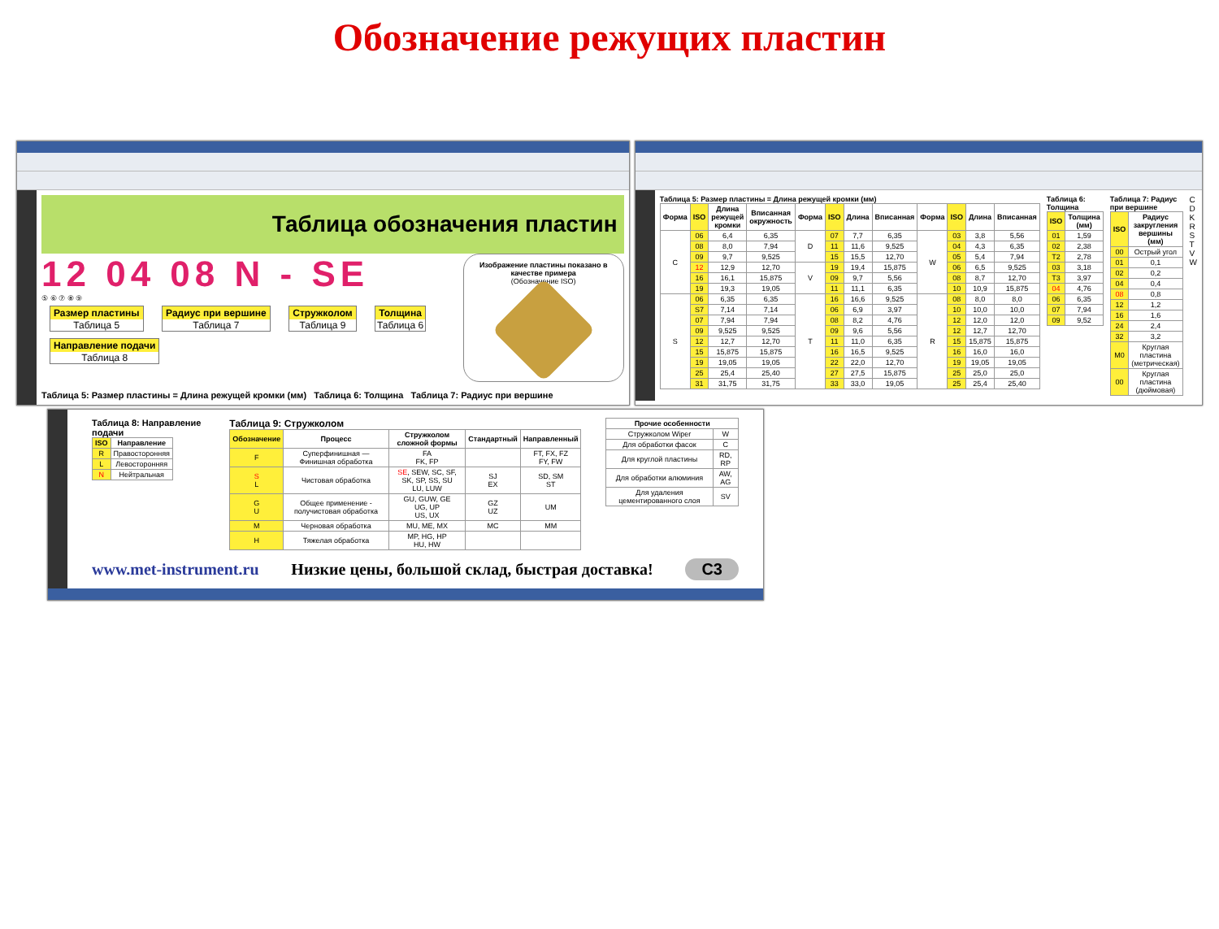Обозначение режущих пластин
Таблица обозначения пластин
12 04 08 N - SE
⑤ ⑥ ⑦ ⑧ ⑨
Размер пластины Таблица 5 Радиус при вершине Таблица 7 Стружколом Таблица 9 Толщина Таблица 6 Направление подачи Таблица 8
Изображение пластины показано в качестве примера
(Обозначение ISO)
Таблица 5: Размер пластины = Длина режущей кромки (мм) Таблица 6: Толщина Таблица 7: Радиус при вершине
Таблица 5: Размер пластины = Длина режущей кромки (мм)
| Форма | ISO | Длина режущей кромки | Вписанная окружность | Форма | ISO | Длина | Вписанная | Форма | ISO | Длина | Вписанная |
| --- | --- | --- | --- | --- | --- | --- | --- | --- | --- | --- | --- |
| C | 06 | 6,4 | 6,35 | D | 07 | 7,7 | 6,35 | W | 03 | 3,8 | 5,56 |
| | 08 | 8,0 | 7,94 | | 11 | 11,6 | 9,525 | | 04 | 4,3 | 6,35 |
| | 09 | 9,7 | 9,525 | | 15 | 15,5 | 12,70 | | 05 | 5,4 | 7,94 |
| | 12 | 12,9 | 12,70 | V | 19 | 19,4 | 15,875 | | 06 | 6,5 | 9,525 |
| | 16 | 16,1 | 15,875 | | 09 | 9,7 | 5,56 | | 08 | 8,7 | 12,70 |
| | 19 | 19,3 | 19,05 | | 11 | 11,1 | 6,35 | | 10 | 10,9 | 15,875 |
| S | 06 | 6,35 | 6,35 | T | 16 | 16,6 | 9,525 | R | 08 | 8,0 | 8,0 |
| | S7 | 7,14 | 7,14 | | 06 | 6,9 | 3,97 | | 10 | 10,0 | 10,0 |
| | 07 | 7,94 | 7,94 | | 08 | 8,2 | 4,76 | | 12 | 12,0 | 12,0 |
| | 09 | 9,525 | 9,525 | | 09 | 9,6 | 5,56 | | 12 | 12,7 | 12,70 |
| | 12 | 12,7 | 12,70 | | 11 | 11,0 | 6,35 | | 15 | 15,875 | 15,875 |
| | 15 | 15,875 | 15,875 | | 16 | 16,5 | 9,525 | | 16 | 16,0 | 16,0 |
| | 19 | 19,05 | 19,05 | | 22 | 22,0 | 12,70 | | 19 | 19,05 | 19,05 |
| | 25 | 25,4 | 25,40 | | 27 | 27,5 | 15,875 | | 25 | 25,0 | 25,0 |
| | 31 | 31,75 | 31,75 | | 33 | 33,0 | 19,05 | | 25 | 25,4 | 25,40 |
Таблица 6: Толщина
| ISO | Толщина (мм) |
| --- | --- |
| 01 | 1,59 |
| 02 | 2,38 |
| T2 | 2,78 |
| 03 | 3,18 |
| T3 | 3,97 |
| 04 | 4,76 |
| 06 | 6,35 |
| 07 | 7,94 |
| 09 | 9,52 |
Таблица 7: Радиус при вершине
| ISO | Радиус закругления вершины (мм) |
| --- | --- |
| 00 | Острый угол |
| 01 | 0,1 |
| 02 | 0,2 |
| 04 | 0,4 |
| 08 | 0,8 |
| 12 | 1,2 |
| 16 | 1,6 |
| 24 | 2,4 |
| 32 | 3,2 |
| M0 | Круглая пластина (метрическая) |
| 00 | Круглая пластина (дюймовая) |
C D K R S T V W
Таблица 8: Направление подачи
| ISO | Направление |
| --- | --- |
| R | Правосторонняя |
| L | Левосторонняя |
| N | Нейтральная |
Таблица 9: Стружколом
| Обозначение | Процесс | Стружколом сложной формы | Стандартный | Направленный |
| --- | --- | --- | --- | --- |
| F | Суперфинишная — Финишная обработка | FA FK, FP | | FT, FX, FZ FY, FW |
| S L | Чистовая обработка | SE , SEW, SC, SF, SK, SP, SS, SU LU, LUW | SJ EX | SD, SM ST |
| G U | Общее применение - получистовая обработка | GU, GUW, GE UG, UP US, UX | GZ UZ | UM |
| M | Черновая обработка | MU, ME, MX | MC | MM |
| H | Тяжелая обработка | MP, HG, HP HU, HW | | |
| Прочие особенности | |
| --- | --- |
| Стружколом Wiper | W |
| Для обработки фасок | C |
| Для круглой пластины | RD, RP |
| Для обработки алюминия | AW, AG |
| Для удаления цементированного слоя | SV |
www.met-instrument.ru Низкие цены, большой склад, быстрая доставка! C3